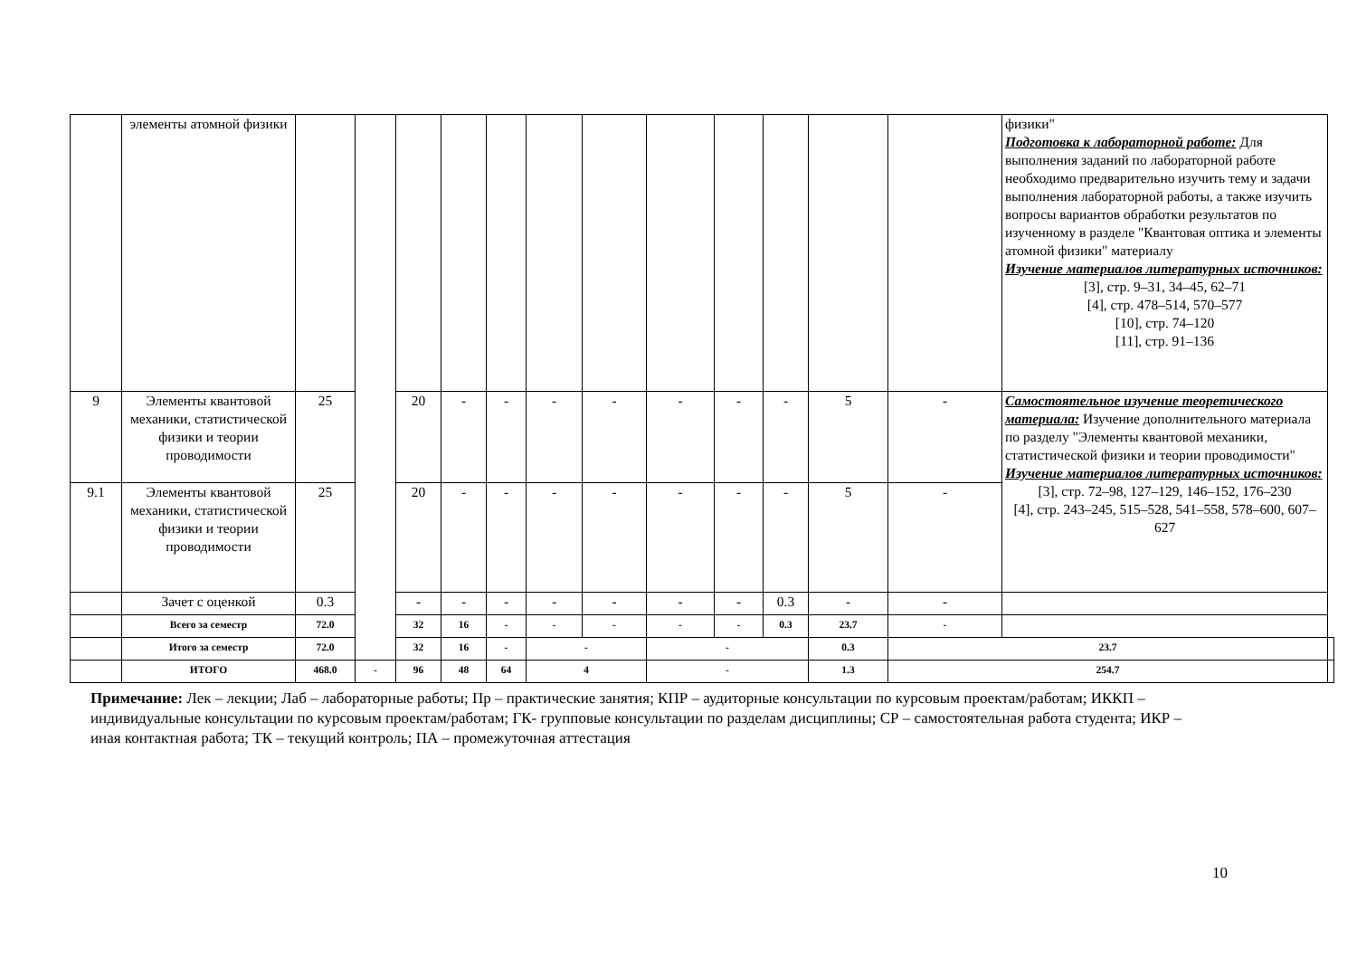| | элементы атомной физики | | | | | | | | | | | | | физики" Подготовка к лабораторной работе: Для выполнения заданий по лабораторной работе необходимо предварительно изучить тему и задачи выполнения лабораторной работы, а также изучить вопросы вариантов обработки результатов по изученному в разделе "Квантовая оптика и элементы атомной физики" материалу Изучение материалов литературных источников: [3], стр. 9–31, 34–45, 62–71 [4], стр. 478–514, 570–577 [10], стр. 74–120 [11], стр. 91–136 | |
| 9 | Элементы квантовой механики, статистической физики и теории проводимости | 25 | | 20 | - | - | - | - | - | - | - | 5 | - | Самостоятельное изучение теоретического материала: Изучение дополнительного материала по разделу "Элементы квантовой механики, статистической физики и теории проводимости" Изучение материалов литературных источников: [3], стр. 72–98, 127–129, 146–152, 176–230 [4], стр. 243–245, 515–528, 541–558, 578–600, 607–627 | |
| 9.1 | Элементы квантовой механики, статистической физики и теории проводимости | 25 | | 20 | - | - | - | - | - | - | - | 5 | - | | |
| | Зачет с оценкой | 0.3 | | - | - | - | - | - | - | - | 0.3 | - | - | | |
| | Всего за семестр | 72.0 | | 32 | 16 | - | - | - | - | - | 0.3 | 23.7 | - | | |
| | Итого за семестр | 72.0 | | 32 | 16 | - | - | | - | | | 0.3 | 23.7 | | |
| | ИТОГО | 468.0 | - | 96 | 48 | 64 | 4 | | - | | | 1.3 | 254.7 | | |
Примечание: Лек – лекции; Лаб – лабораторные работы; Пр – практические занятия; КПР – аудиторные консультации по курсовым проектам/работам; ИККП – индивидуальные консультации по курсовым проектам/работам; ГК- групповые консультации по разделам дисциплины; СР – самостоятельная работа студента; ИКР – иная контактная работа; ТК – текущий контроль; ПА – промежуточная аттестация
10